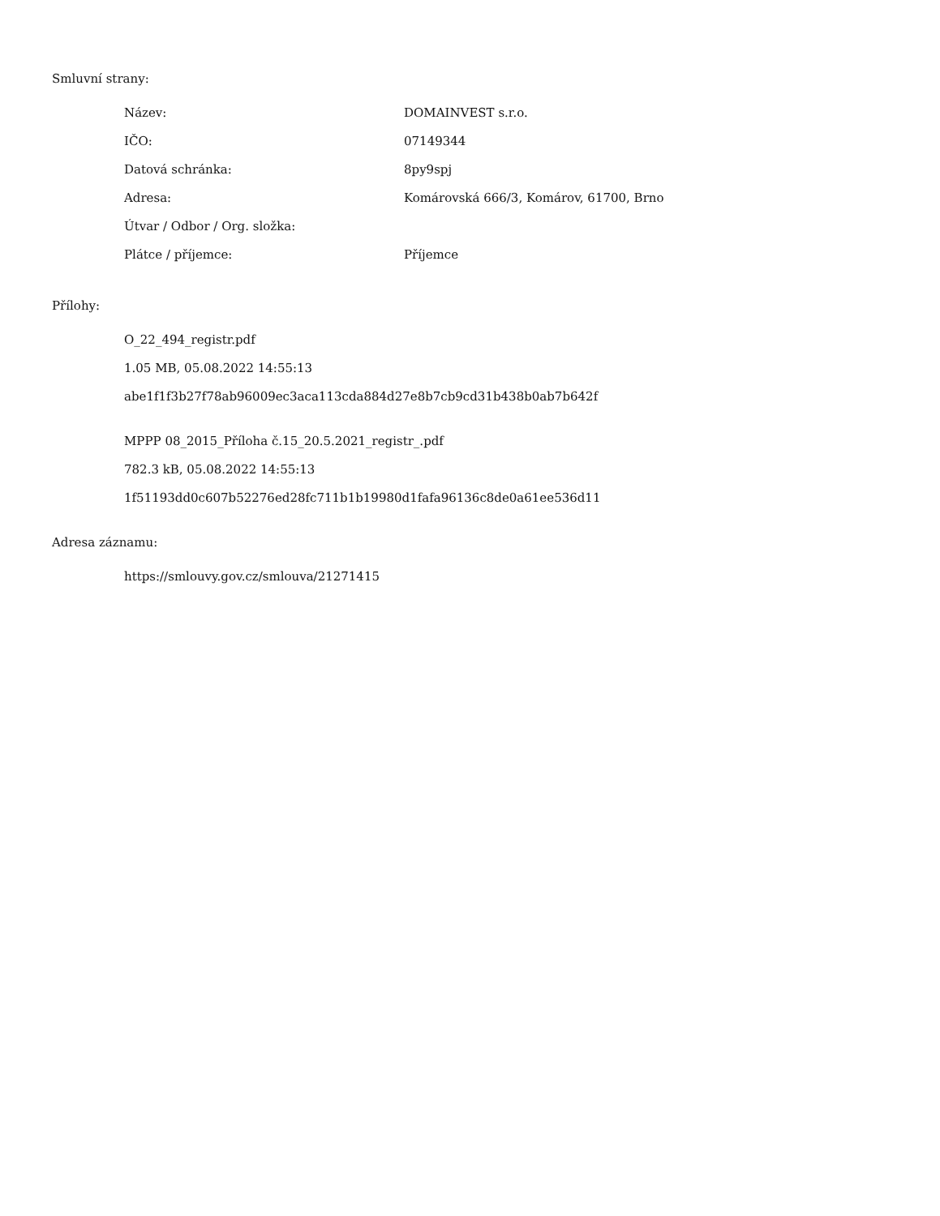Smluvní strany:
| Název: | DOMAINVEST s.r.o. |
| IČO: | 07149344 |
| Datová schránka: | 8py9spj |
| Adresa: | Komárovská 666/3, Komárov, 61700, Brno |
| Útvar / Odbor / Org. složka: | |
| Plátce / příjemce: | Příjemce |
Přílohy:
O_22_494_registr.pdf
1.05 MB, 05.08.2022 14:55:13
abe1f1f3b27f78ab96009ec3aca113cda884d27e8b7cb9cd31b438b0ab7b642f
MPPP 08_2015_Příloha č.15_20.5.2021_registr_.pdf
782.3 kB, 05.08.2022 14:55:13
1f51193dd0c607b52276ed28fc711b1b19980d1fafa96136c8de0a61ee536d11
Adresa záznamu:
https://smlouvy.gov.cz/smlouva/21271415